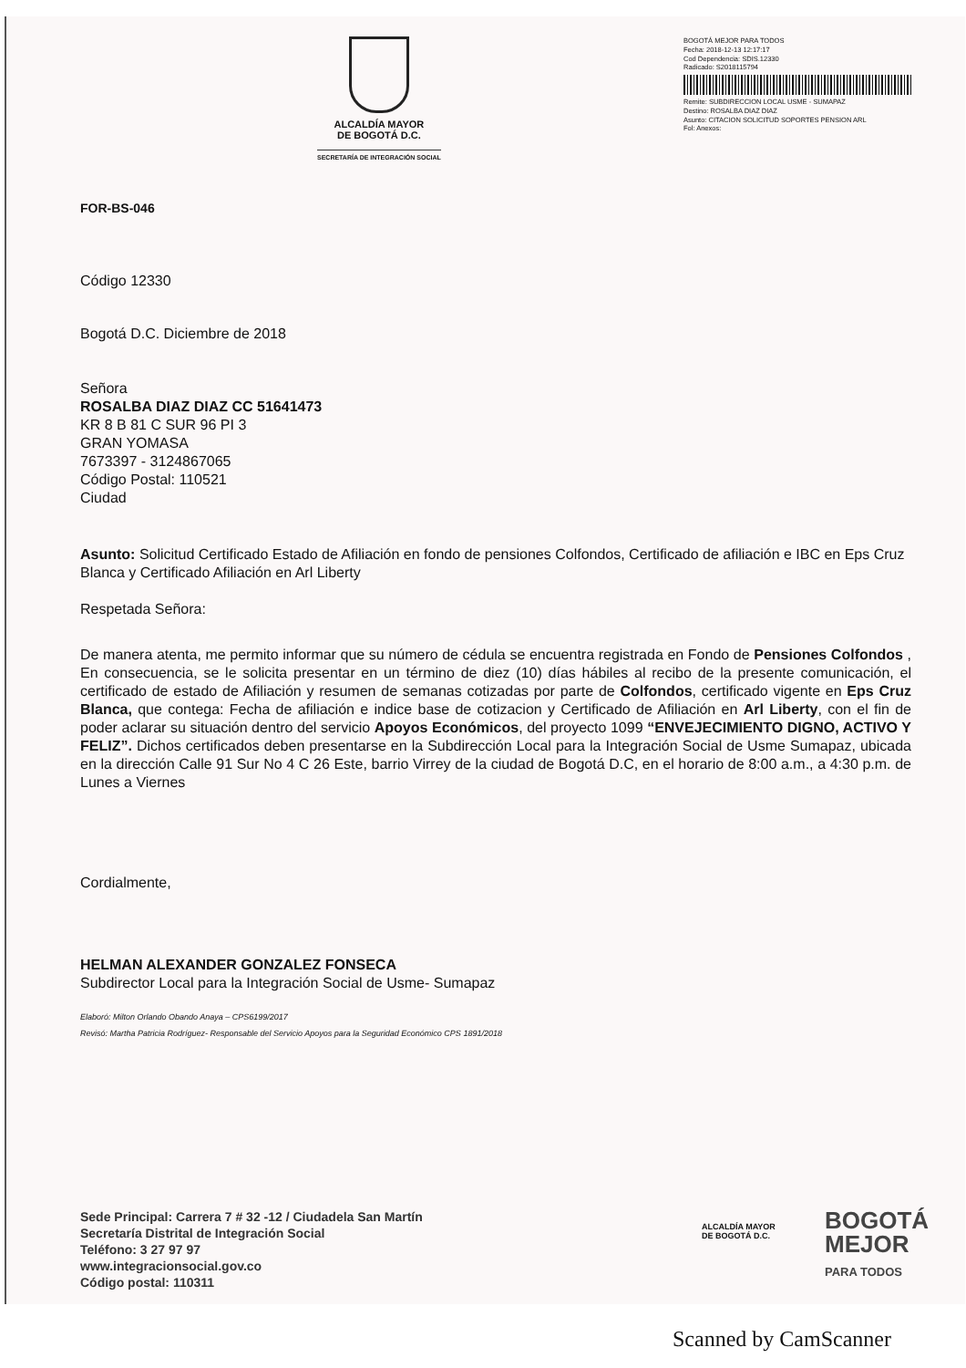ALCALDÍA MAYOR
DE BOGOTÁ D.C.
SECRETARÍA DE INTEGRACIÓN SOCIAL
BOGOTÁ MEJOR PARA TODOS
Fecha: 2018-12-13 12:17:17
Cod Dependencia: SDIS.12330
Radicado: S2018115794
Remite: SUBDIRECCION LOCAL USME - SUMAPAZ
Destino: ROSALBA DIAZ DIAZ
Asunto: CITACION SOLICITUD SOPORTES PENSION ARL
Fol: Anexos:
FOR-BS-046
Código 12330
Bogotá D.C. Diciembre de 2018
Señora
ROSALBA DIAZ DIAZ CC 51641473
KR 8 B 81 C SUR 96 PI 3
GRAN YOMASA
7673397 - 3124867065
Código Postal: 110521
Ciudad
Asunto: Solicitud Certificado Estado de Afiliación en fondo de pensiones Colfondos, Certificado de afiliación e IBC en Eps Cruz Blanca y Certificado Afiliación en Arl Liberty
Respetada Señora:
De manera atenta, me permito informar que su número de cédula se encuentra registrada en Fondo de Pensiones Colfondos , En consecuencia, se le solicita presentar en un término de diez (10) días hábiles al recibo de la presente comunicación, el certificado de estado de Afiliación y resumen de semanas cotizadas por parte de Colfondos, certificado vigente en Eps Cruz Blanca, que contega: Fecha de afiliación e indice base de cotizacion y Certificado de Afiliación en Arl Liberty, con el fin de poder aclarar su situación dentro del servicio Apoyos Económicos, del proyecto 1099 “ENVEJECIMIENTO DIGNO, ACTIVO Y FELIZ”. Dichos certificados deben presentarse en la Subdirección Local para la Integración Social de Usme Sumapaz, ubicada en la dirección Calle 91 Sur No 4 C 26 Este, barrio Virrey de la ciudad de Bogotá D.C, en el horario de 8:00 a.m., a 4:30 p.m. de Lunes a Viernes
Cordialmente,
HELMAN ALEXANDER GONZALEZ FONSECA
Subdirector Local para la Integración Social de Usme- Sumapaz
Elaboró: Milton Orlando Obando Anaya – CPS6199/2017
Revisó: Martha Patricia Rodríguez- Responsable del Servicio Apoyos para la Seguridad Económico CPS 1891/2018
Sede Principal: Carrera 7 # 32 -12 / Ciudadela San Martín
Secretaría Distrital de Integración Social
Teléfono: 3 27 97 97
www.integracionsocial.gov.co
Código postal: 110311
ALCALDÍA MAYOR
DE BOGOTÁ D.C.
BOGOTÁ
MEJOR
PARA TODOS
Scanned by CamScanner